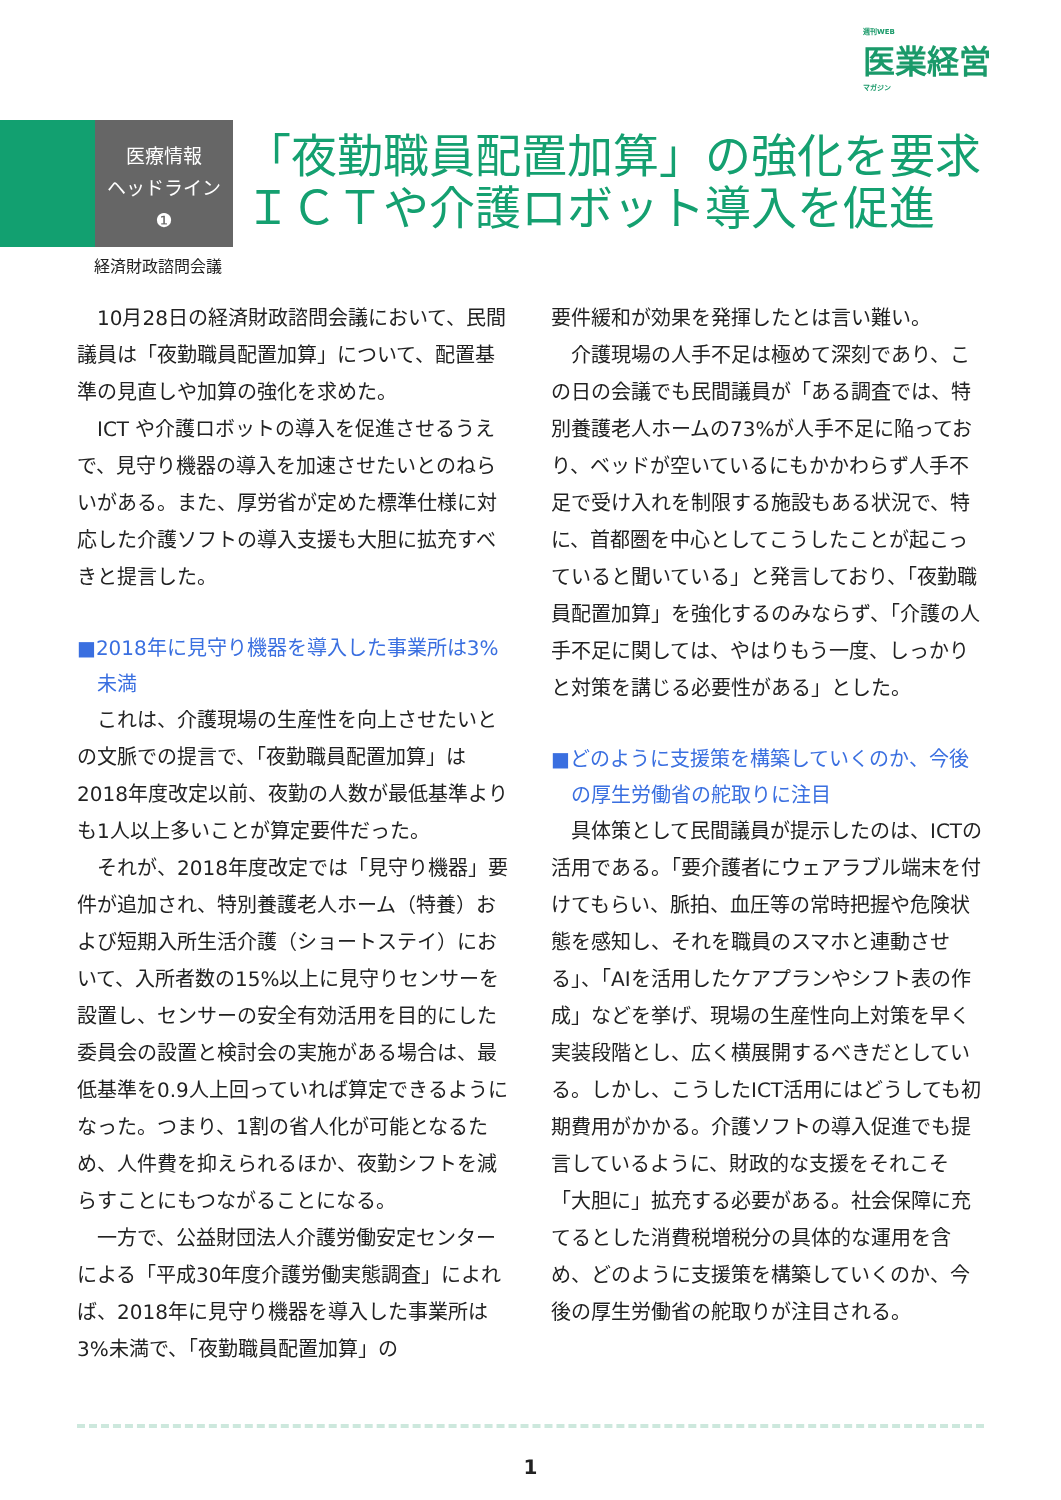週刊WEB
医業経営
マガジン
医療情報
ヘッドライン
❶
「夜勤職員配置加算」の強化を要求
ＩＣＴや介護ロボット導入を促進
経済財政諮問会議
10月28日の経済財政諮問会議において、民間議員は「夜勤職員配置加算」について、配置基準の見直しや加算の強化を求めた。
ICT や介護ロボットの導入を促進させるうえで、見守り機器の導入を加速させたいとのねらいがある。また、厚労省が定めた標準仕様に対応した介護ソフトの導入支援も大胆に拡充すべきと提言した。
■2018年に見守り機器を導入した事業所は3%未満
これは、介護現場の生産性を向上させたいとの文脈での提言で、「夜勤職員配置加算」は2018年度改定以前、夜勤の人数が最低基準よりも1人以上多いことが算定要件だった。
それが、2018年度改定では「見守り機器」要件が追加され、特別養護老人ホーム（特養）および短期入所生活介護（ショートステイ）において、入所者数の15%以上に見守りセンサーを設置し、センサーの安全有効活用を目的にした委員会の設置と検討会の実施がある場合は、最低基準を0.9人上回っていれば算定できるようになった。つまり、1割の省人化が可能となるため、人件費を抑えられるほか、夜勤シフトを減らすことにもつながることになる。
一方で、公益財団法人介護労働安定センターによる「平成30年度介護労働実態調査」によれば、2018年に見守り機器を導入した事業所は3%未満で、「夜勤職員配置加算」の
要件緩和が効果を発揮したとは言い難い。
介護現場の人手不足は極めて深刻であり、この日の会議でも民間議員が「ある調査では、特別養護老人ホームの73%が人手不足に陥っており、ベッドが空いているにもかかわらず人手不足で受け入れを制限する施設もある状況で、特に、首都圏を中心としてこうしたことが起こっていると聞いている」と発言しており、「夜勤職員配置加算」を強化するのみならず、「介護の人手不足に関しては、やはりもう一度、しっかりと対策を講じる必要性がある」とした。
■どのように支援策を構築していくのか、今後の厚生労働省の舵取りに注目
具体策として民間議員が提示したのは、ICTの活用である。「要介護者にウェアラブル端末を付けてもらい、脈拍、血圧等の常時把握や危険状態を感知し、それを職員のスマホと連動させる」、「AIを活用したケアプランやシフト表の作成」などを挙げ、現場の生産性向上対策を早く実装段階とし、広く横展開するべきだとしている。しかし、こうしたICT活用にはどうしても初期費用がかかる。介護ソフトの導入促進でも提言しているように、財政的な支援をそれこそ「大胆に」拡充する必要がある。社会保障に充てるとした消費税増税分の具体的な運用を含め、どのように支援策を構築していくのか、今後の厚生労働省の舵取りが注目される。
1